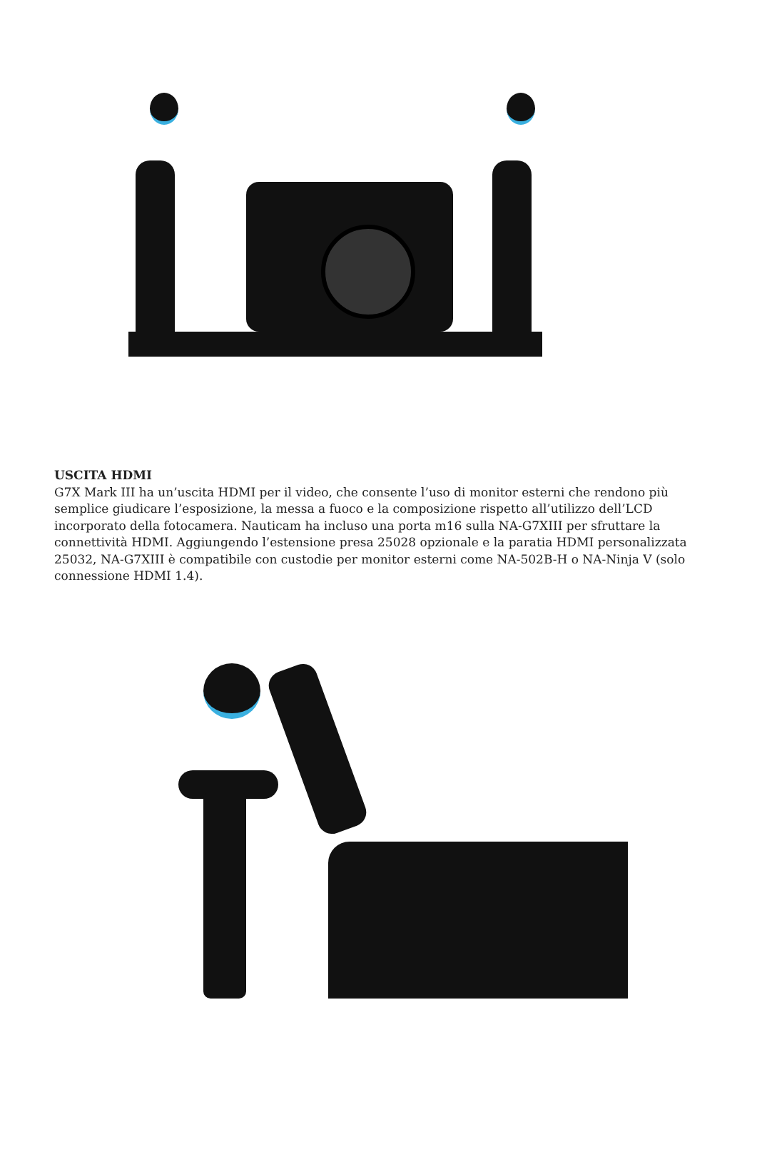USCITA HDMI
G7X Mark III ha un’uscita HDMI per il video, che consente l’uso di monitor esterni che rendono più semplice giudicare l’esposizione, la messa a fuoco e la composizione rispetto all’utilizzo dell’LCD incorporato della fotocamera. Nauticam ha incluso una porta m16 sulla NA-G7XIII per sfruttare la connettività HDMI. Aggiungendo l’estensione presa 25028 opzionale e la paratia HDMI personalizzata 25032, NA-G7XIII è compatibile con custodie per monitor esterni come NA-502B-H o NA-Ninja V (solo connessione HDMI 1.4).